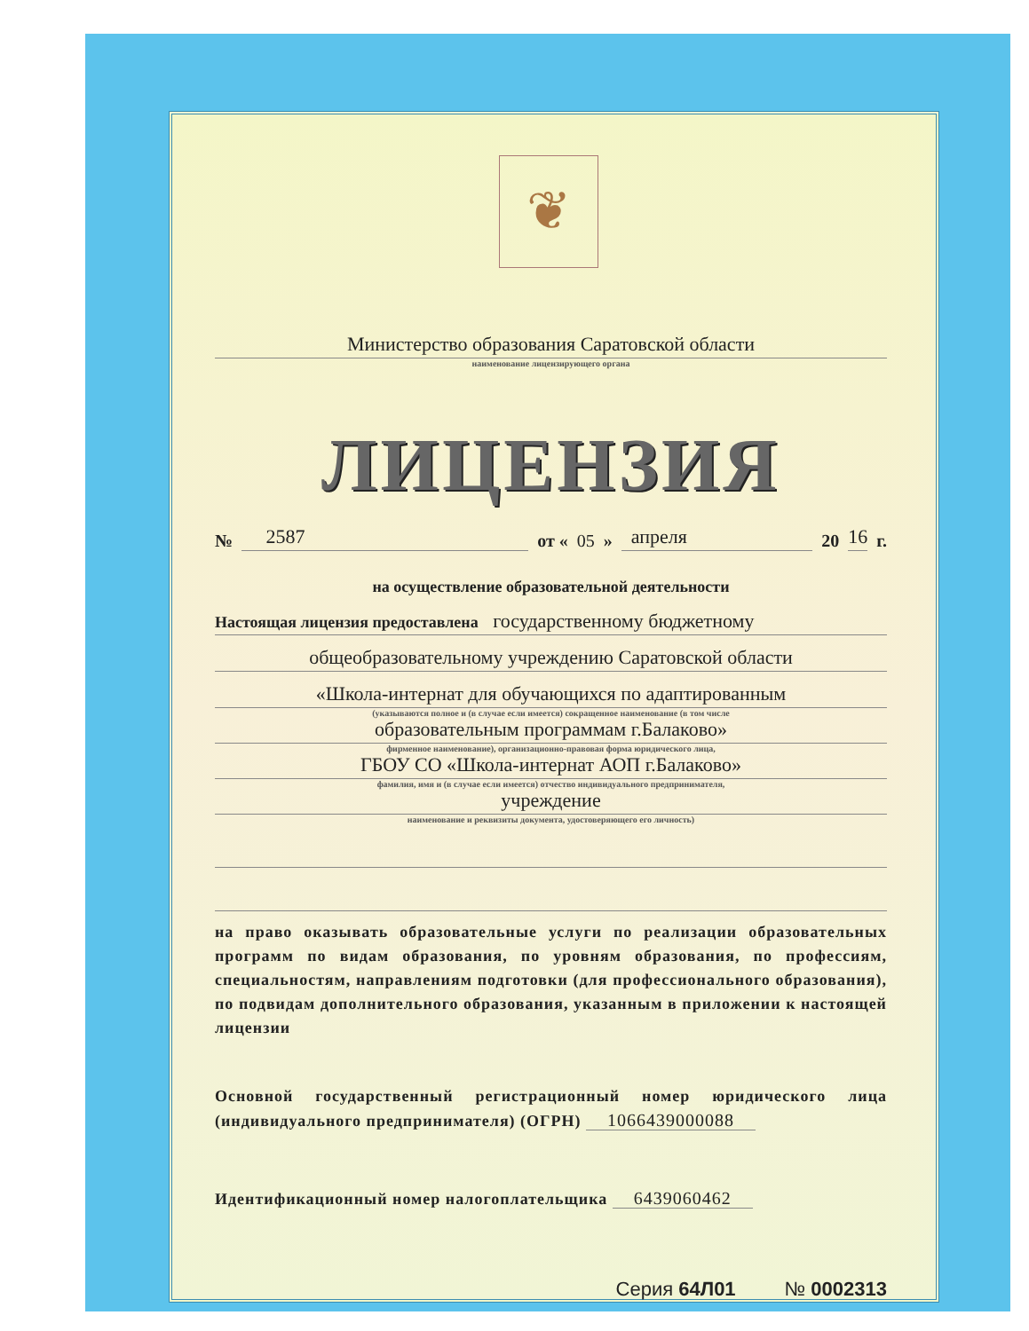❦
Министерство образования Саратовской области
наименование лицензирующего органа
ЛИЦЕНЗИЯ
№ 2587 от « 05 » апреля 20 16 г.
на осуществление образовательной деятельности
Настоящая лицензия предоставлена государственному бюджетному
общеобразовательному учреждению Саратовской области
«Школа-интернат для обучающихся по адаптированным
(указываются полное и (в случае если имеется) сокращенное наименование (в том числе
образовательным программам г.Балаково»
фирменное наименование), организационно-правовая форма юридического лица,
ГБОУ СО «Школа-интернат АОП г.Балаково»
фамилия, имя и (в случае если имеется) отчество индивидуального предпринимателя,
учреждение
наименование и реквизиты документа, удостоверяющего его личность)
на право оказывать образовательные услуги по реализации образовательных программ по видам образования, по уровням образования, по профессиям, специальностям, направлениям подготовки (для профессионального образования), по подвидам дополнительного образования, указанным в приложении к настоящей лицензии
Основной государственный регистрационный номер юридического лица (индивидуального предпринимателя) (ОГРН) 1066439000088
Идентификационный номер налогоплательщика 6439060462
Серия 64Л01 № 0002313